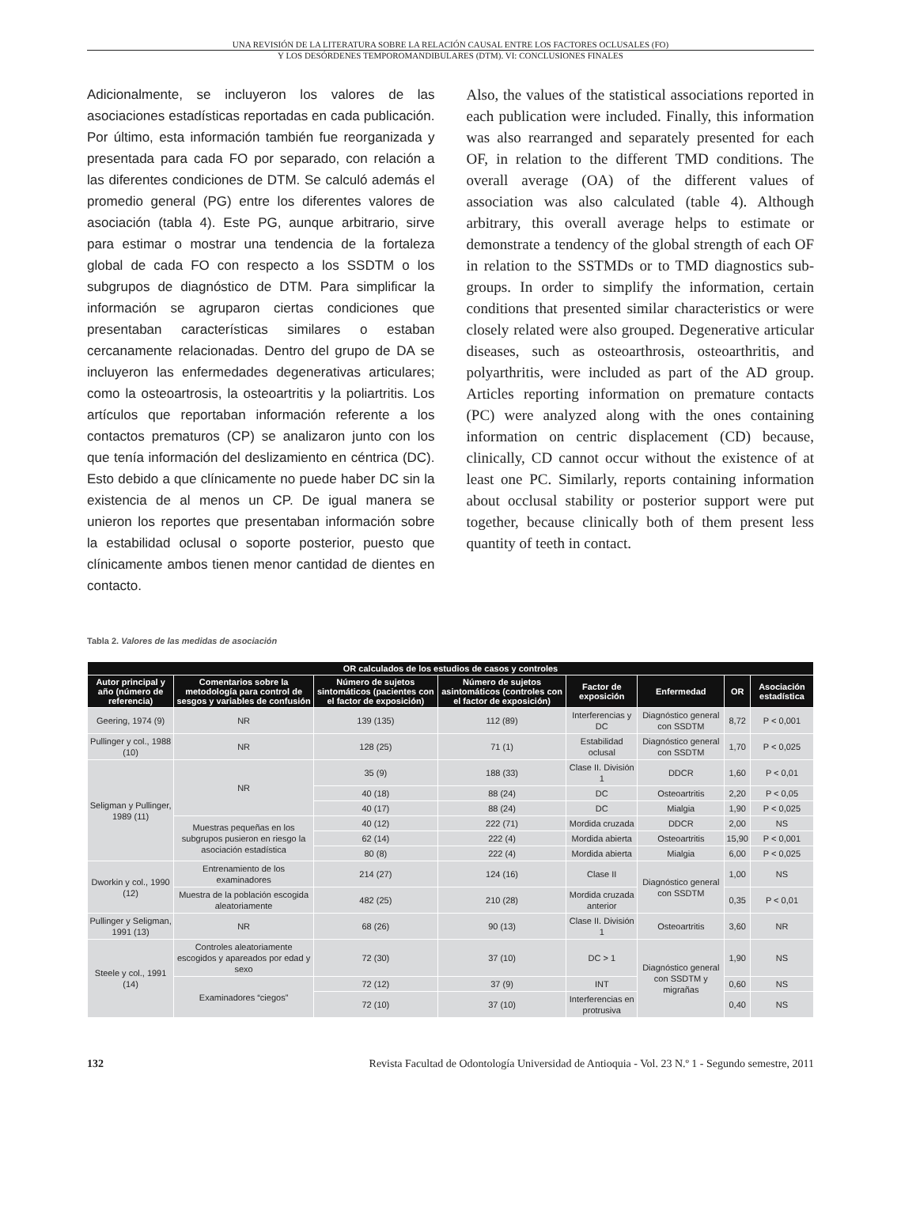UNA REVISIÓN DE LA LITERATURA SOBRE LA RELACIÓN CAUSAL ENTRE LOS FACTORES OCLUSALES (FO)
Y LOS DESÓRDENES TEMPOROMANDIBULARES (DTM). VI: CONCLUSIONES FINALES
Adicionalmente, se incluyeron los valores de las asociaciones estadísticas reportadas en cada publicación. Por último, esta información también fue reorganizada y presentada para cada FO por separado, con relación a las diferentes condiciones de DTM. Se calculó además el promedio general (PG) entre los diferentes valores de asociación (tabla 4). Este PG, aunque arbitrario, sirve para estimar o mostrar una tendencia de la fortaleza global de cada FO con respecto a los SSDTM o los subgrupos de diagnóstico de DTM. Para simplificar la información se agruparon ciertas condiciones que presentaban características similares o estaban cercanamente relacionadas. Dentro del grupo de DA se incluyeron las enfermedades degenerativas articulares; como la osteoartrosis, la osteoartritis y la poliartritis. Los artículos que reportaban información referente a los contactos prematuros (CP) se analizaron junto con los que tenía información del deslizamiento en céntrica (DC). Esto debido a que clínicamente no puede haber DC sin la existencia de al menos un CP. De igual manera se unieron los reportes que presentaban información sobre la estabilidad oclusal o soporte posterior, puesto que clínicamente ambos tienen menor cantidad de dientes en contacto.
Also, the values of the statistical associations reported in each publication were included. Finally, this information was also rearranged and separately presented for each OF, in relation to the different TMD conditions. The overall average (OA) of the different values of association was also calculated (table 4). Although arbitrary, this overall average helps to estimate or demonstrate a tendency of the global strength of each OF in relation to the SSTMDs or to TMD diagnostics sub-groups. In order to simplify the information, certain conditions that presented similar characteristics or were closely related were also grouped. Degenerative articular diseases, such as osteoarthrosis, osteoarthritis, and polyarthritis, were included as part of the AD group. Articles reporting information on premature contacts (PC) were analyzed along with the ones containing information on centric displacement (CD) because, clinically, CD cannot occur without the existence of at least one PC. Similarly, reports containing information about occlusal stability or posterior support were put together, because clinically both of them present less quantity of teeth in contact.
Tabla 2. Valores de las medidas de asociación
| OR calculados de los estudios de casos y controles | | | | | | | |
| --- | --- | --- | --- | --- | --- | --- | --- |
| Autor principal y año (número de referencia) | Comentarios sobre la metodología para control de sesgos y variables de confusión | Número de sujetos sintomáticos (pacientes con el factor de exposición) | Número de sujetos asintomáticos (controles con el factor de exposición) | Factor de exposición | Enfermedad | OR | Asociación estadística |
| Geering, 1974 (9) | NR | 139 (135) | 112 (89) | Interferencias y DC | Diagnóstico general con SSDTM | 8,72 | P < 0,001 |
| Pullinger y col., 1988 (10) | NR | 128 (25) | 71 (1) | Estabilidad oclusal | Diagnóstico general con SSDTM | 1,70 | P < 0,025 |
| Seligman y Pullinger, 1989 (11) | NR | 35 (9) | 188 (33) | Clase II. División 1 | DDCR | 1,60 | P < 0,01 |
| | | 40 (18) | 88 (24) | DC | Osteoartritis | 2,20 | P < 0,05 |
| | | 40 (17) | 88 (24) | DC | Mialgia | 1,90 | P < 0,025 |
| | Muestras pequeñas en los subgrupos pusieron en riesgo la asociación estadística | 40 (12) | 222 (71) | Mordida cruzada | DDCR | 2,00 | NS |
| | | 62 (14) | 222 (4) | Mordida abierta | Osteoartritis | 15,90 | P < 0,001 |
| | | 80 (8) | 222 (4) | Mordida abierta | Mialgia | 6,00 | P < 0,025 |
| Dworkin y col., 1990 (12) | Entrenamiento de los examinadores | 214 (27) | 124 (16) | Clase II | Diagnóstico general con SSDTM | 1,00 | NS |
| | Muestra de la población escogida aleatoriamente | 482 (25) | 210 (28) | Mordida cruzada anterior | | 0,35 | P < 0,01 |
| Pullinger y Seligman, 1991 (13) | NR | 68 (26) | 90 (13) | Clase II. División 1 | Osteoartritis | 3,60 | NR |
| Steele y col., 1991 (14) | Controles aleatoriamente escogidos y apareados por edad y sexo | 72 (30) | 37 (10) | DC > 1 | Diagnóstico general con SSDTM y migrañas | 1,90 | NS |
| | Examinadores “ciegos” | 72 (12) | 37 (9) | INT | | 0,60 | NS |
| | | 72 (10) | 37 (10) | Interferencias en protrusiva | | 0,40 | NS |
132 Revista Facultad de Odontología Universidad de Antioquia - Vol. 23 N.º 1 - Segundo semestre, 2011